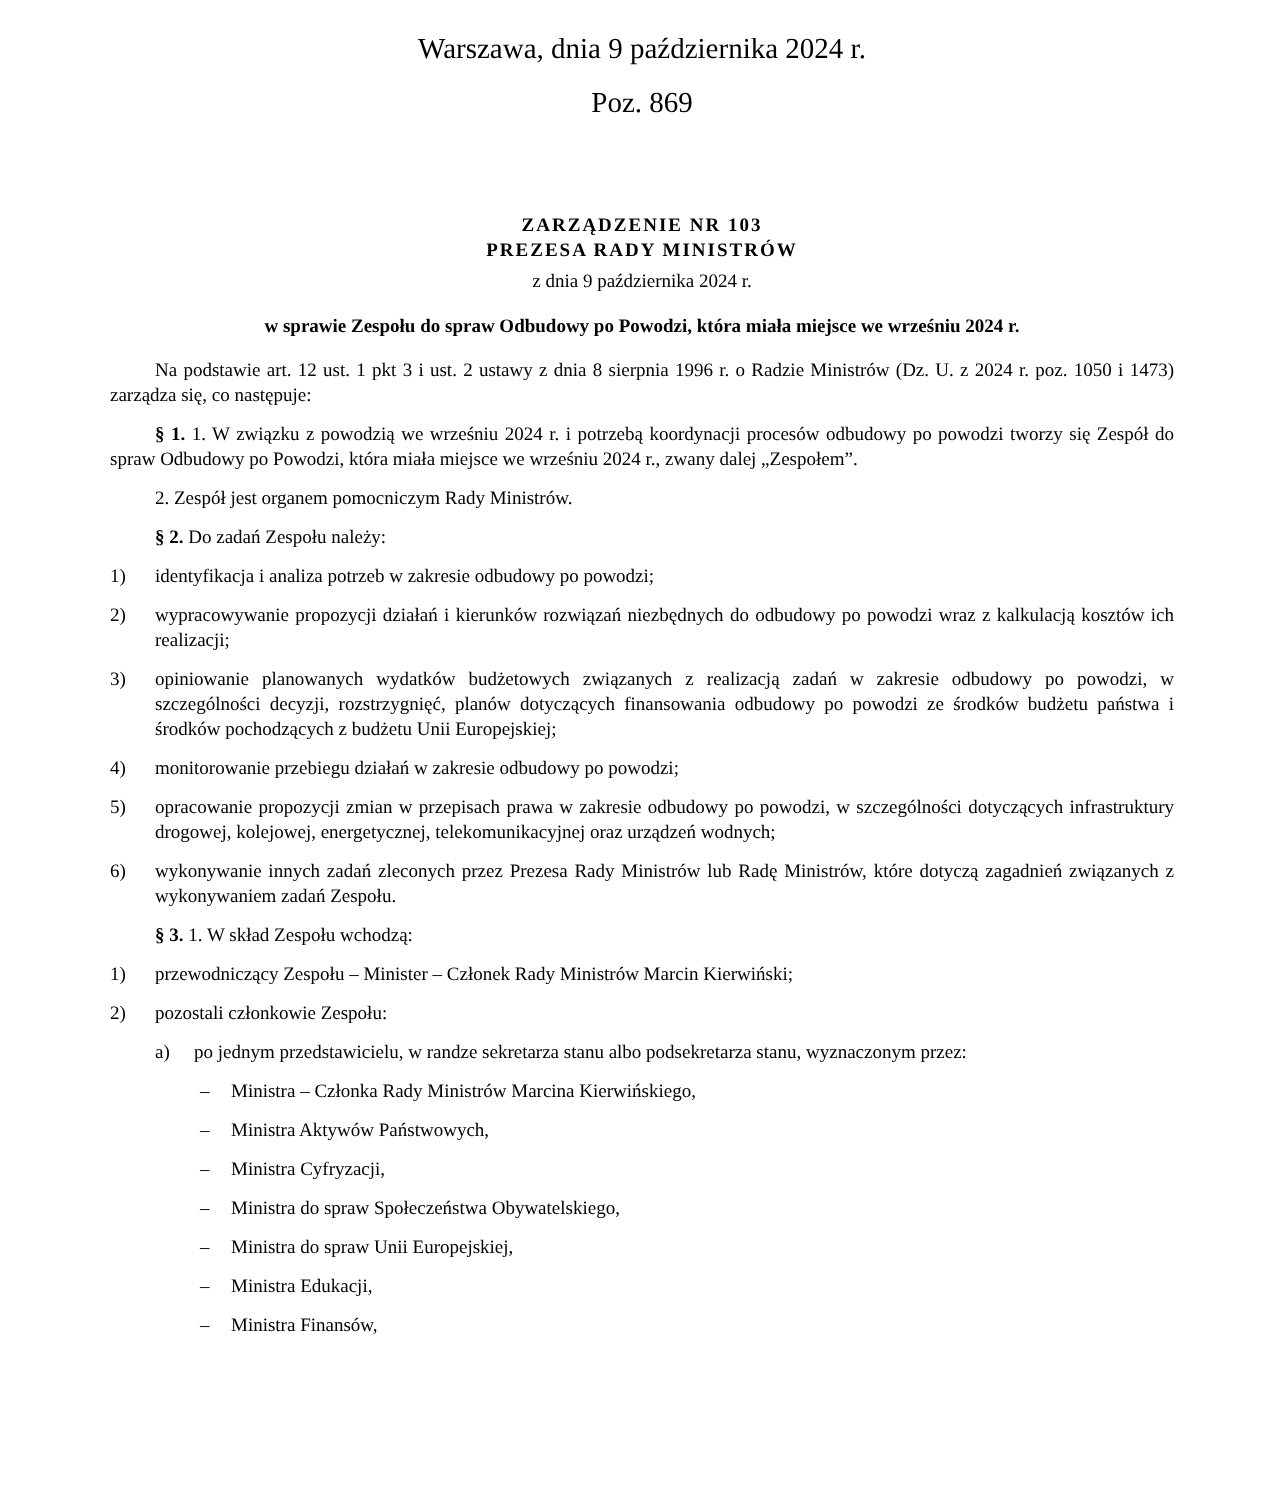Warszawa, dnia 9 października 2024 r.
Poz. 869
ZARZĄDZENIE NR 103
PREZESA RADY MINISTRÓW
z dnia 9 października 2024 r.
w sprawie Zespołu do spraw Odbudowy po Powodzi, która miała miejsce we wrześniu 2024 r.
Na podstawie art. 12 ust. 1 pkt 3 i ust. 2 ustawy z dnia 8 sierpnia 1996 r. o Radzie Ministrów (Dz. U. z 2024 r. poz. 1050 i 1473) zarządza się, co następuje:
§ 1. 1. W związku z powodzią we wrześniu 2024 r. i potrzebą koordynacji procesów odbudowy po powodzi tworzy się Zespół do spraw Odbudowy po Powodzi, która miała miejsce we wrześniu 2024 r., zwany dalej „Zespołem”.
2. Zespół jest organem pomocniczym Rady Ministrów.
§ 2. Do zadań Zespołu należy:
1) identyfikacja i analiza potrzeb w zakresie odbudowy po powodzi;
2) wypracowywanie propozycji działań i kierunków rozwiązań niezbędnych do odbudowy po powodzi wraz z kalkulacją kosztów ich realizacji;
3) opiniowanie planowanych wydatków budżetowych związanych z realizacją zadań w zakresie odbudowy po powodzi, w szczególności decyzji, rozstrzygnięć, planów dotyczących finansowania odbudowy po powodzi ze środków budżetu państwa i środków pochodzących z budżetu Unii Europejskiej;
4) monitorowanie przebiegu działań w zakresie odbudowy po powodzi;
5) opracowanie propozycji zmian w przepisach prawa w zakresie odbudowy po powodzi, w szczególności dotyczących infrastruktury drogowej, kolejowej, energetycznej, telekomunikacyjnej oraz urządzeń wodnych;
6) wykonywanie innych zadań zleconych przez Prezesa Rady Ministrów lub Radę Ministrów, które dotyczą zagadnień związanych z wykonywaniem zadań Zespołu.
§ 3. 1. W skład Zespołu wchodzą:
1) przewodniczący Zespołu – Minister – Członek Rady Ministrów Marcin Kierwiński;
2) pozostali członkowie Zespołu:
a) po jednym przedstawicielu, w randze sekretarza stanu albo podsekretarza stanu, wyznaczonym przez:
– Ministra – Członka Rady Ministrów Marcina Kierwińskiego,
– Ministra Aktywów Państwowych,
– Ministra Cyfryzacji,
– Ministra do spraw Społeczeństwa Obywatelskiego,
– Ministra do spraw Unii Europejskiej,
– Ministra Edukacji,
– Ministra Finansów,